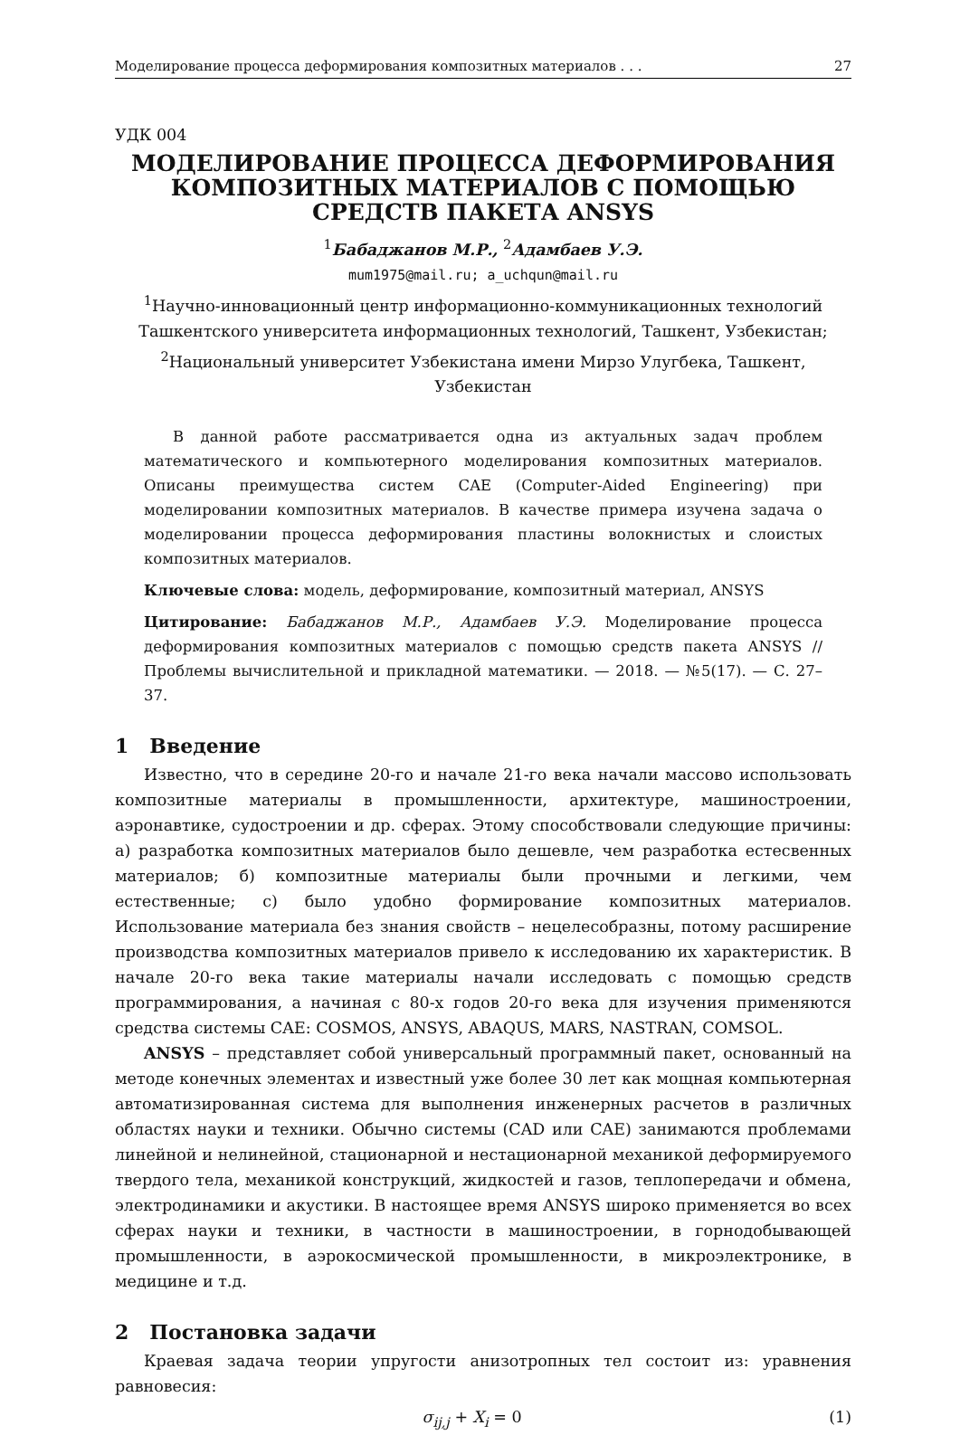Моделирование процесса деформирования композитных материалов . . . 27
УДК 004
МОДЕЛИРОВАНИЕ ПРОЦЕССА ДЕФОРМИРОВАНИЯ КОМПОЗИТНЫХ МАТЕРИАЛОВ С ПОМОЩЬЮ СРЕДСТВ ПАКЕТА ANSYS
<sup>1</sup> Бабаджанов М.Р., <sup>2</sup>Адамбаев У.Э.
mum1975@mail.ru; a_uchqun@mail.ru
<sup>1</sup> Научно-инновационный центр информационно-коммуникационных технологий
Ташкентского университета информационных технологий, Ташкент, Узбекистан;
<sup>2</sup> Национальный университет Узбекистана имени Мирзо Улугбека, Ташкент, Узбекистан
В данной работе рассматривается одна из актуальных задач проблем математического и компьютерного моделирования композитных материалов. Описаны преимущества систем CAE (Computer-Aided Engineering) при моделировании композитных материалов. В качестве примера изучена задача о моделировании процесса деформирования пластины волокнистых и слоистых композитных материалов.
Ключевые слова: модель, деформирование, композитный материал, ANSYS
Цитирование: Бабаджанов М.Р., Адамбаев У.Э. Моделирование процесса деформирования композитных материалов с помощью средств пакета ANSYS // Проблемы вычислительной и прикладной математики. — 2018. — №5(17). — С. 27–37.
1 Введение
Известно, что в середине 20-го и начале 21-го века начали массово использовать композитные материалы в промышленности, архитектуре, машиностроении, аэронавтике, судостроении и др. сферах. Этому способствовали следующие причины: а) разработка композитных материалов было дешевле, чем разработка естесвенных материалов; б) композитные материалы были прочными и легкими, чем естественные; с) было удобно формирование композитных материалов. Использование материала без знания свойств – нецелесобразны, потому расширение производства композитных материалов привело к исследованию их характеристик. В начале 20-го века такие материалы начали исследовать с помощью средств программирования, а начиная с 80-х годов 20-го века для изучения применяются средства системы CAE: COSMOS, ANSYS, ABAQUS, MARS, NASTRAN, COMSOL.
ANSYS – представляет собой универсальный программный пакет, основанный на методе конечных элементах и известный уже более 30 лет как мощная компьютерная автоматизированная система для выполнения инженерных расчетов в различных областях науки и техники. Обычно системы (CAD или CAE) занимаются проблемами линейной и нелинейной, стационарной и нестационарной механикой деформируемого твердого тела, механикой конструкций, жидкостей и газов, теплопередачи и обмена, электродинамики и акустики. В настоящее время ANSYS широко применяется во всех сферах науки и техники, в частности в машиностроении, в горнодобывающей промышленности, в аэрокосмической промышленности, в микроэлектронике, в медицине и т.д.
2 Постановка задачи
Краевая задача теории упругости анизотропных тел состоит из: уравнения равновесия:
σ<sub>ij,j</sub> + X<sub>i</sub> = 0 (1)